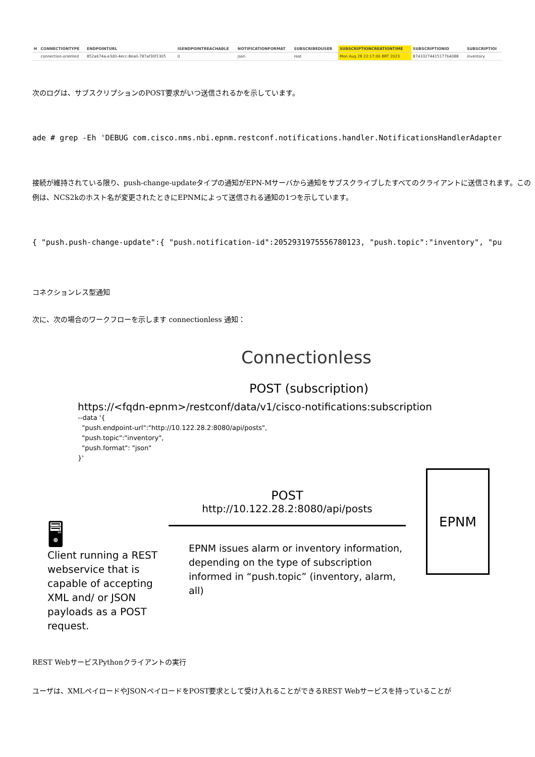| H | CONNECTIONTYPE | ENDPOINTURL | ISENDPOINTREACHABLE | NOTIFICATIONFORMAT | SUBSCRIBEDUSER | SUBSCRIPTIONCREATIONTIME | SUBSCRIPTIONID | SUBSCRIPTIOI |
| --- | --- | --- | --- | --- | --- | --- | --- | --- |
| | connection-oriented | 852a674a-e3d0-4ecc-8ea0-787af30f1305 | 0 | json | root | Mon Aug 28 22:17:06 BRT 2023 | 8743327441517764088 | inventory |
次のログは、サブスクリプションのPOST要求がいつ送信されるかを示しています。
ade # grep -Eh 'DEBUG com.cisco.nms.nbi.epnm.restconf.notifications.handler.NotificationsHandlerAdapter
接続が維持されている限り、push-change-updateタイプの通知がEPN-Mサーバから通知をサブスクライブしたすべてのクライアントに送信されます。この例は、NCS2kのホスト名が変更されたときにEPNMによって送信される通知の1つを示しています。
{ "push.push-change-update":{ "push.notification-id":2052931975556780123, "push.topic":"inventory", "pu
コネクションレス型通知
次に、次の場合のワークフローを示します connectionless 通知：
Connectionless
POST (subscription)
https://<fqdn-epnm>/restconf/data/v1/cisco-notifications:subscription
--data '{
"push.endpoint-url":"http://10.122.28.2:8080/api/posts",
"push.topic":"inventory",
"push.format": "json"
}'
🖥
Client running a REST webservice that is capable of accepting XML and/ or JSON payloads as a POST request.
POST
http://10.122.28.2:8080/api/posts
EPNM issues alarm or inventory information, depending on the type of subscription informed in “push.topic” (inventory, alarm, all)
EPNM
REST WebサービスPythonクライアントの実行
ユーザは、XMLペイロードやJSONペイロードをPOST要求として受け入れることができるREST Webサービスを持っていることが